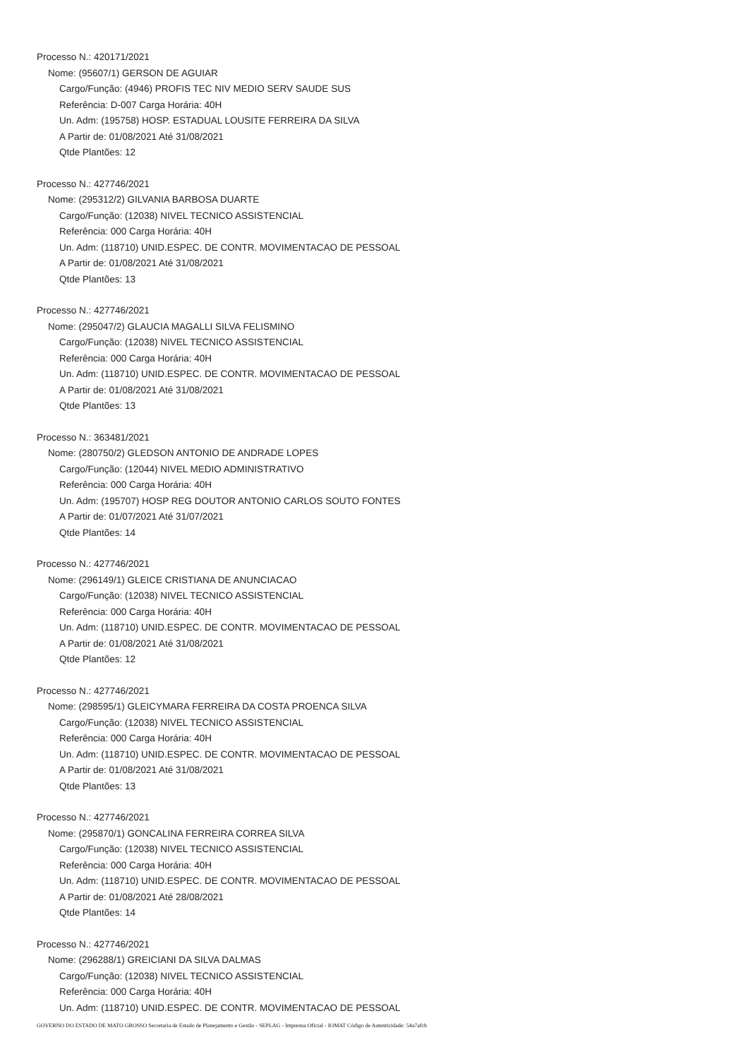Processo N.: 420171/2021
Nome: (95607/1) GERSON DE AGUIAR
Cargo/Função: (4946) PROFIS TEC NIV MEDIO SERV SAUDE SUS
Referência: D-007 Carga Horária: 40H
Un. Adm: (195758) HOSP. ESTADUAL LOUSITE FERREIRA DA SILVA
A Partir de: 01/08/2021 Até 31/08/2021
Qtde Plantões: 12
Processo N.: 427746/2021
Nome: (295312/2) GILVANIA BARBOSA DUARTE
Cargo/Função: (12038) NIVEL TECNICO ASSISTENCIAL
Referência: 000 Carga Horária: 40H
Un. Adm: (118710) UNID.ESPEC. DE CONTR. MOVIMENTACAO DE PESSOAL
A Partir de: 01/08/2021 Até 31/08/2021
Qtde Plantões: 13
Processo N.: 427746/2021
Nome: (295047/2) GLAUCIA MAGALLI SILVA FELISMINO
Cargo/Função: (12038) NIVEL TECNICO ASSISTENCIAL
Referência: 000 Carga Horária: 40H
Un. Adm: (118710) UNID.ESPEC. DE CONTR. MOVIMENTACAO DE PESSOAL
A Partir de: 01/08/2021 Até 31/08/2021
Qtde Plantões: 13
Processo N.: 363481/2021
Nome: (280750/2) GLEDSON ANTONIO DE ANDRADE LOPES
Cargo/Função: (12044) NIVEL MEDIO ADMINISTRATIVO
Referência: 000 Carga Horária: 40H
Un. Adm: (195707) HOSP REG DOUTOR ANTONIO CARLOS SOUTO FONTES
A Partir de: 01/07/2021 Até 31/07/2021
Qtde Plantões: 14
Processo N.: 427746/2021
Nome: (296149/1) GLEICE CRISTIANA DE ANUNCIACAO
Cargo/Função: (12038) NIVEL TECNICO ASSISTENCIAL
Referência: 000 Carga Horária: 40H
Un. Adm: (118710) UNID.ESPEC. DE CONTR. MOVIMENTACAO DE PESSOAL
A Partir de: 01/08/2021 Até 31/08/2021
Qtde Plantões: 12
Processo N.: 427746/2021
Nome: (298595/1) GLEICYMARA FERREIRA DA COSTA PROENCA SILVA
Cargo/Função: (12038) NIVEL TECNICO ASSISTENCIAL
Referência: 000 Carga Horária: 40H
Un. Adm: (118710) UNID.ESPEC. DE CONTR. MOVIMENTACAO DE PESSOAL
A Partir de: 01/08/2021 Até 31/08/2021
Qtde Plantões: 13
Processo N.: 427746/2021
Nome: (295870/1) GONCALINA FERREIRA CORREA SILVA
Cargo/Função: (12038) NIVEL TECNICO ASSISTENCIAL
Referência: 000 Carga Horária: 40H
Un. Adm: (118710) UNID.ESPEC. DE CONTR. MOVIMENTACAO DE PESSOAL
A Partir de: 01/08/2021 Até 28/08/2021
Qtde Plantões: 14
Processo N.: 427746/2021
Nome: (296288/1) GREICIANI DA SILVA DALMAS
Cargo/Função: (12038) NIVEL TECNICO ASSISTENCIAL
Referência: 000 Carga Horária: 40H
Un. Adm: (118710) UNID.ESPEC. DE CONTR. MOVIMENTACAO DE PESSOAL
GOVERNO DO ESTADO DE MATO GROSSO Secretaria de Estado de Planejamento e Gestão - SEPLAG - Imprensa Oficial - IOMAT Código de Autenticidade: 54a7afcb